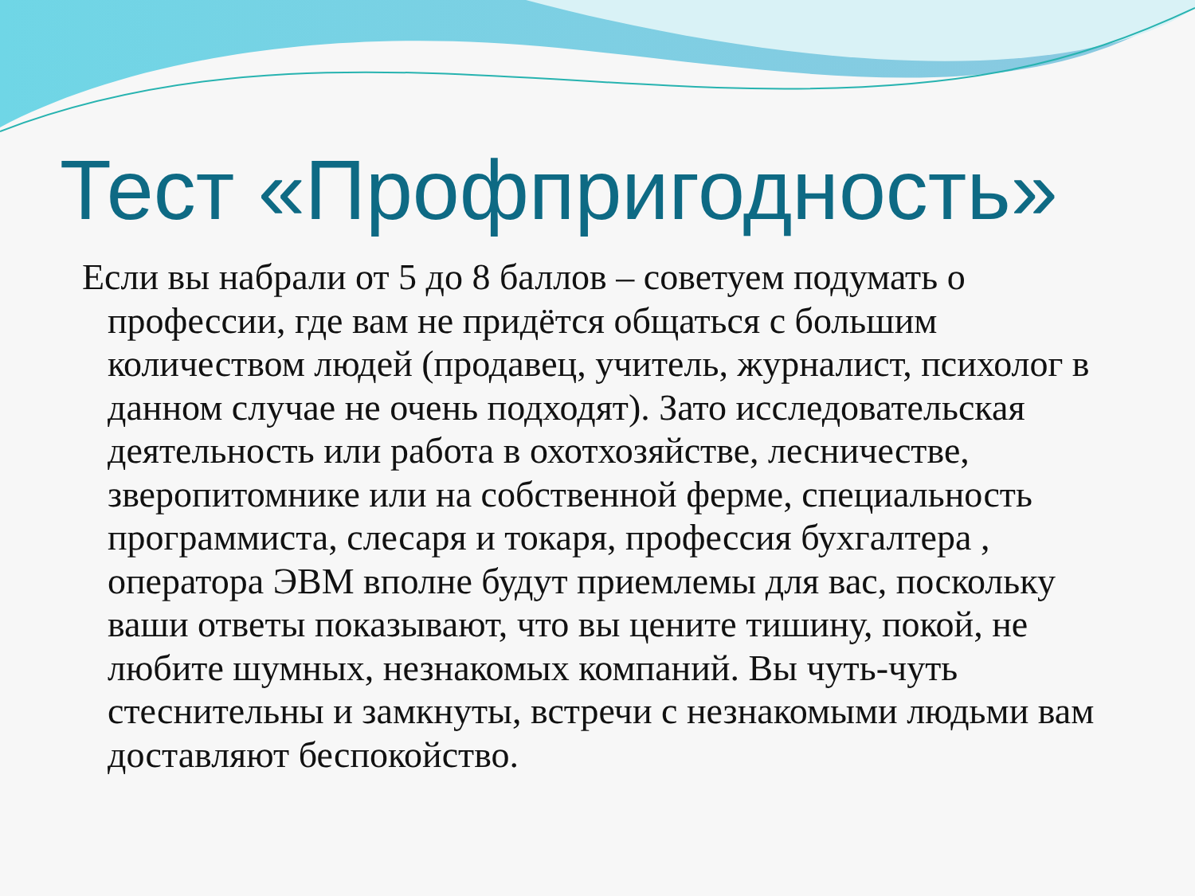Тест «Профпригодность»
Если вы набрали от 5 до 8 баллов – советуем подумать о профессии, где вам не придётся общаться с большим количеством людей (продавец, учитель, журналист, психолог в данном случае не очень подходят). Зато исследовательская деятельность или работа в охотхозяйстве, лесничестве, зверопитомнике или на собственной ферме, специальность программиста, слесаря и токаря, профессия бухгалтера , оператора ЭВМ вполне будут приемлемы для вас, поскольку ваши ответы показывают, что вы цените тишину, покой, не любите шумных, незнакомых компаний. Вы чуть-чуть стеснительны и замкнуты, встречи с незнакомыми людьми вам доставляют беспокойство.